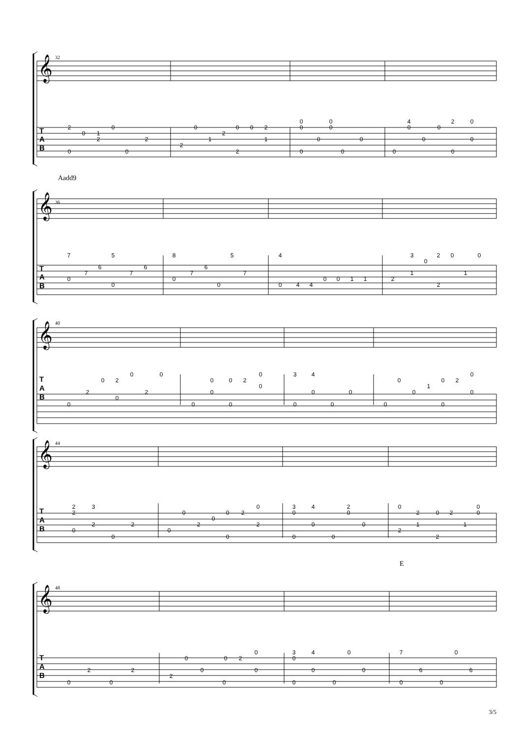32
𝄞
T
A
B
2
0
1
2
0
2
0
0
0
2
1
0
0
2
1
2
2
0
0
0
0
0
0
0
0
4
0
2
0
0
0
0
0
0
Aadd9
36
𝄞
T
A
B
7
5
6
6
7
7
0
0
8
5
6
7
7
0
0
4
0
4
4
0
0
1
1
3
0
2
0
0
1
1
2
2
40
𝄞
T
A
B
0
2
0
0
2
2
0
0
0
0
2
0
0
0
0
0
3
4
0
0
0
0
0
1
0
2
0
0
0
0
0
44
𝄞
T
A
B
2
2
3
2
2
0
0
0
0
0
2
0
2
2
0
0
3
0
4
2
0
0
0
0
0
0
2
0
2
0
0
1
1
2
2
E
48
𝄞
T
A
B
2
2
0
0
0
0
2
0
0
0
2
0
3
0
4
0
0
0
0
0
7
0
6
6
0
0
3/5